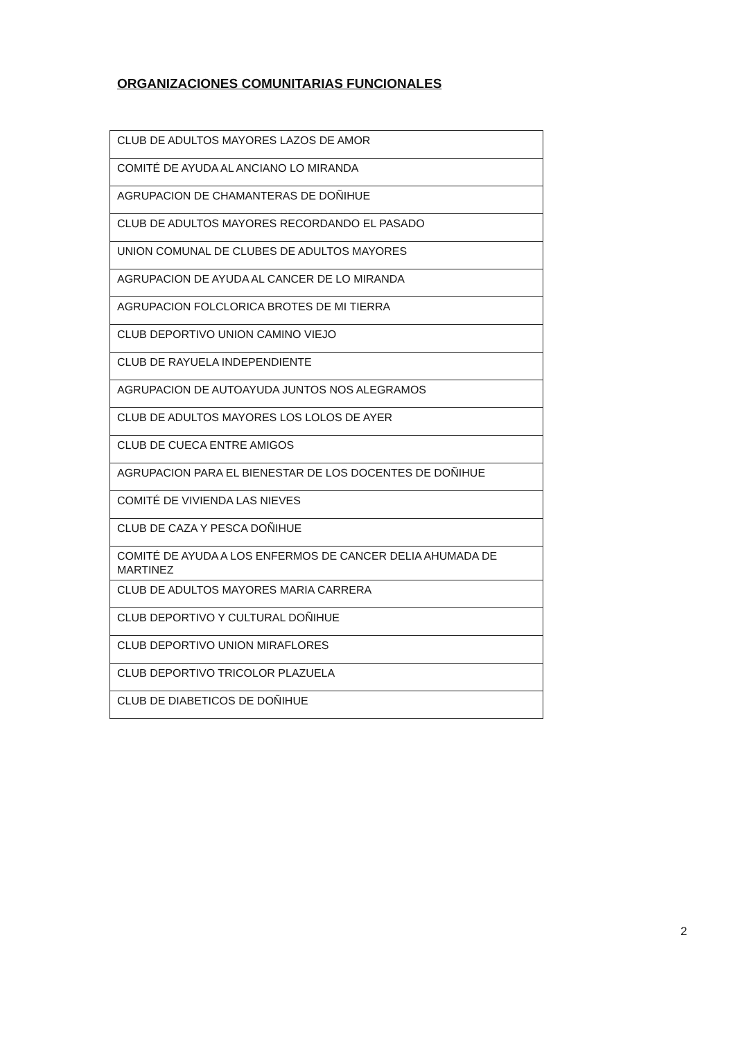ORGANIZACIONES COMUNITARIAS FUNCIONALES
| CLUB DE ADULTOS MAYORES LAZOS DE AMOR |
| COMITÉ DE AYUDA AL ANCIANO LO MIRANDA |
| AGRUPACION DE CHAMANTERAS DE DOÑIHUE |
| CLUB DE ADULTOS MAYORES RECORDANDO EL PASADO |
| UNION COMUNAL DE CLUBES DE ADULTOS MAYORES |
| AGRUPACION DE AYUDA AL CANCER DE LO MIRANDA |
| AGRUPACION FOLCLORICA BROTES DE MI TIERRA |
| CLUB DEPORTIVO UNION CAMINO VIEJO |
| CLUB DE RAYUELA INDEPENDIENTE |
| AGRUPACION DE AUTOAYUDA JUNTOS NOS ALEGRAMOS |
| CLUB DE ADULTOS MAYORES LOS LOLOS DE AYER |
| CLUB DE CUECA ENTRE AMIGOS |
| AGRUPACION PARA EL BIENESTAR DE LOS DOCENTES DE DOÑIHUE |
| COMITÉ DE VIVIENDA LAS NIEVES |
| CLUB DE CAZA Y PESCA DOÑIHUE |
| COMITÉ DE AYUDA A LOS ENFERMOS DE CANCER DELIA AHUMADA DE MARTINEZ |
| CLUB DE ADULTOS MAYORES MARIA CARRERA |
| CLUB DEPORTIVO Y CULTURAL DOÑIHUE |
| CLUB DEPORTIVO UNION MIRAFLORES |
| CLUB DEPORTIVO TRICOLOR PLAZUELA |
| CLUB DE DIABETICOS DE DOÑIHUE |
2